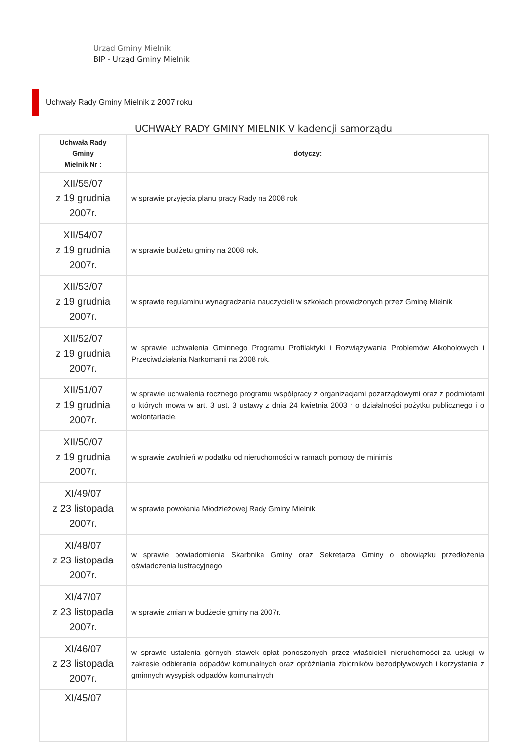Urząd Gminy Mielnik
BIP - Urząd Gminy Mielnik
Uchwały Rady Gminy Mielnik z 2007 roku
UCHWAŁY RADY GMINY MIELNIK V kadencji samorządu
| Uchwała Rady Gminy Mielnik Nr : | dotyczy: |
| --- | --- |
| XII/55/07 z 19 grudnia 2007r. | w sprawie przyjęcia planu pracy Rady na 2008 rok |
| XII/54/07 z 19 grudnia 2007r. | w sprawie budżetu gminy na 2008 rok. |
| XII/53/07 z 19 grudnia 2007r. | w sprawie regulaminu wynagradzania nauczycieli w szkołach prowadzonych przez Gminę Mielnik |
| XII/52/07 z 19 grudnia 2007r. | w sprawie uchwalenia Gminnego Programu Profilaktyki i Rozwiązywania Problemów Alkoholowych i Przeciwdziałania Narkomanii na 2008 rok. |
| XII/51/07 z 19 grudnia 2007r. | w sprawie uchwalenia rocznego programu współpracy z organizacjami pozarządowymi oraz z podmiotami o których mowa w art. 3 ust. 3 ustawy z dnia 24 kwietnia 2003 r o działalności pożytku publicznego i o wolontariacie. |
| XII/50/07 z 19 grudnia 2007r. | w sprawie zwolnień w podatku od nieruchomości w ramach pomocy de minimis |
| XI/49/07 z 23 listopada 2007r. | w sprawie powołania Młodzieżowej Rady Gminy Mielnik |
| XI/48/07 z 23 listopada 2007r. | w sprawie powiadomienia Skarbnika Gminy oraz Sekretarza Gminy o obowiązku przedłożenia oświadczenia lustracyjnego |
| XI/47/07 z 23 listopada 2007r. | w sprawie zmian w budżecie gminy na 2007r. |
| XI/46/07 z 23 listopada 2007r. | w sprawie ustalenia górnych stawek opłat ponoszonych przez właścicieli nieruchomości za usługi w zakresie odbierania odpadów komunalnych oraz opróżniania zbiorników bezodpływowych i korzystania z gminnych wysypisk odpadów komunalnych |
| XI/45/07 | |